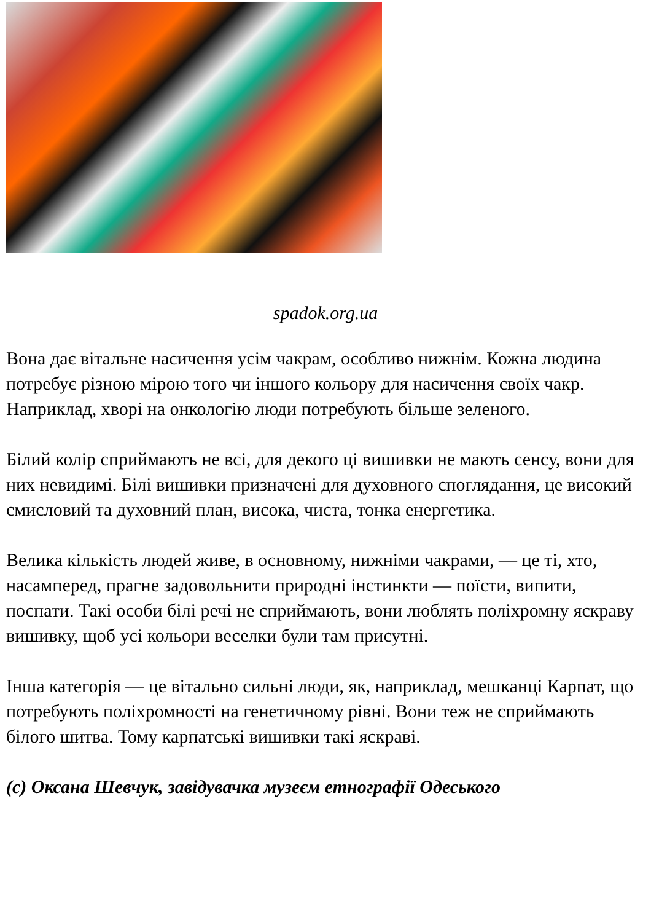spadok.org.ua
Вона дає вітальне насичення усім чакрам, особливо нижнім. Кожна людина потребує різною мірою того чи іншого кольору для насичення своїх чакр. Наприклад, хворі на онкологію люди потребують більше зеленого.
Білий колір сприймають не всі, для декого ці вишивки не мають сенсу, вони для них невидимі. Білі вишивки призначені для духовного споглядання, це високий смисловий та духовний план, висока, чиста, тонка енергетика.
Велика кількість людей живе, в основному, нижніми чакрами, — це ті, хто, насамперед, прагне задовольнити природні інстинкти — поїсти, випити, поспати. Такі особи білі речі не сприймають, вони люблять поліхромну яскраву вишивку, щоб усі кольори веселки були там присутні.
Інша категорія — це вітально сильні люди, як, наприклад, мешканці Карпат, що потребують поліхромності на генетичному рівні. Вони теж не сприймають білого шитва. Тому карпатські вишивки такі яскраві.
(c) Оксана Шевчук, завідувачка музеєм етнографії Одеського